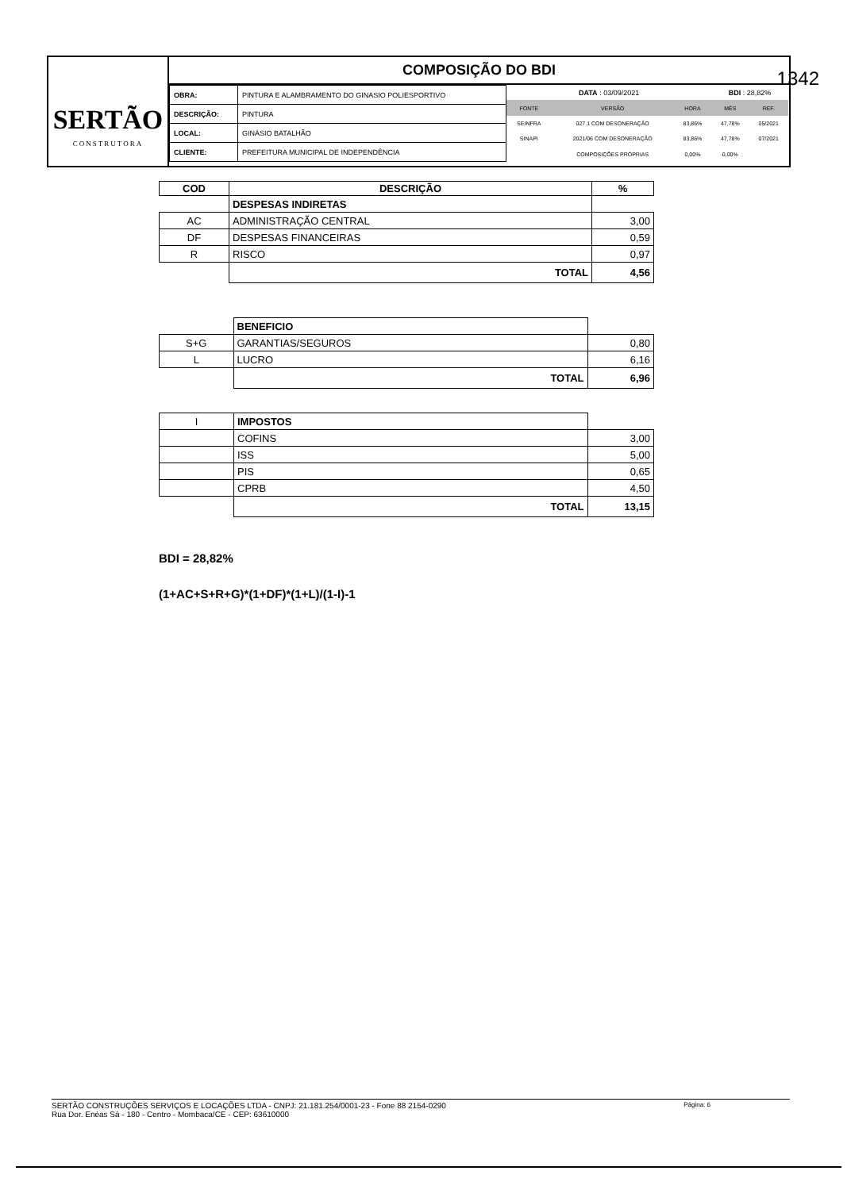SERTÃO
CONSTRUTORA
COMPOSIÇÃO DO BDI
| OBRA: | PINTURA E ALAMBRAMENTO DO GINASIO POLIESPORTIVO |
| DESCRIÇÃO: | PINTURA |
| LOCAL: | GINÁSIO BATALHÃO |
| CLIENTE: | PREFEITURA MUNICIPAL DE INDEPENDÊNCIA |
| DATA : 03/09/2021 | | | BDI : 28,82% | |
| FONTE | VERSÃO | HORA | MÊS | REF. |
| SEINFRA | 027.1 COM DESONERAÇÃO | 83,86% | 47,78% | 05/2021 |
| SINAPI | 2021/06 COM DESONERAÇÃO | 83,86% | 47,78% | 07/2021 |
| | COMPOSIÇÕES PRÓPRIAS | 0,00% | 0,00% | |
1342
| COD | DESCRIÇÃO | % |
| --- | --- | --- |
| | DESPESAS INDIRETAS | |
| AC | ADMINISTRAÇÃO CENTRAL | 3,00 |
| DF | DESPESAS FINANCEIRAS | 0,59 |
| R | RISCO | 0,97 |
| | TOTAL | 4,56 |
| | BENEFICIO | |
| S+G | GARANTIAS/SEGUROS | 0,80 |
| L | LUCRO | 6,16 |
| | TOTAL | 6,96 |
| I | IMPOSTOS | |
| | COFINS | 3,00 |
| | ISS | 5,00 |
| | PIS | 0,65 |
| | CPRB | 4,50 |
| | TOTAL | 13,15 |
BDI = 28,82%
(1+AC+S+R+G)*(1+DF)*(1+L)/(1-I)-1
Página: 6 SERTÃO CONSTRUÇÕES SERVIÇOS E LOCAÇÕES LTDA - CNPJ: 21.181.254/0001-23 - Fone 88 2154-0290
Rua Dor. Enéas Sá - 180 - Centro - Mombaca/CE - CEP: 63610000